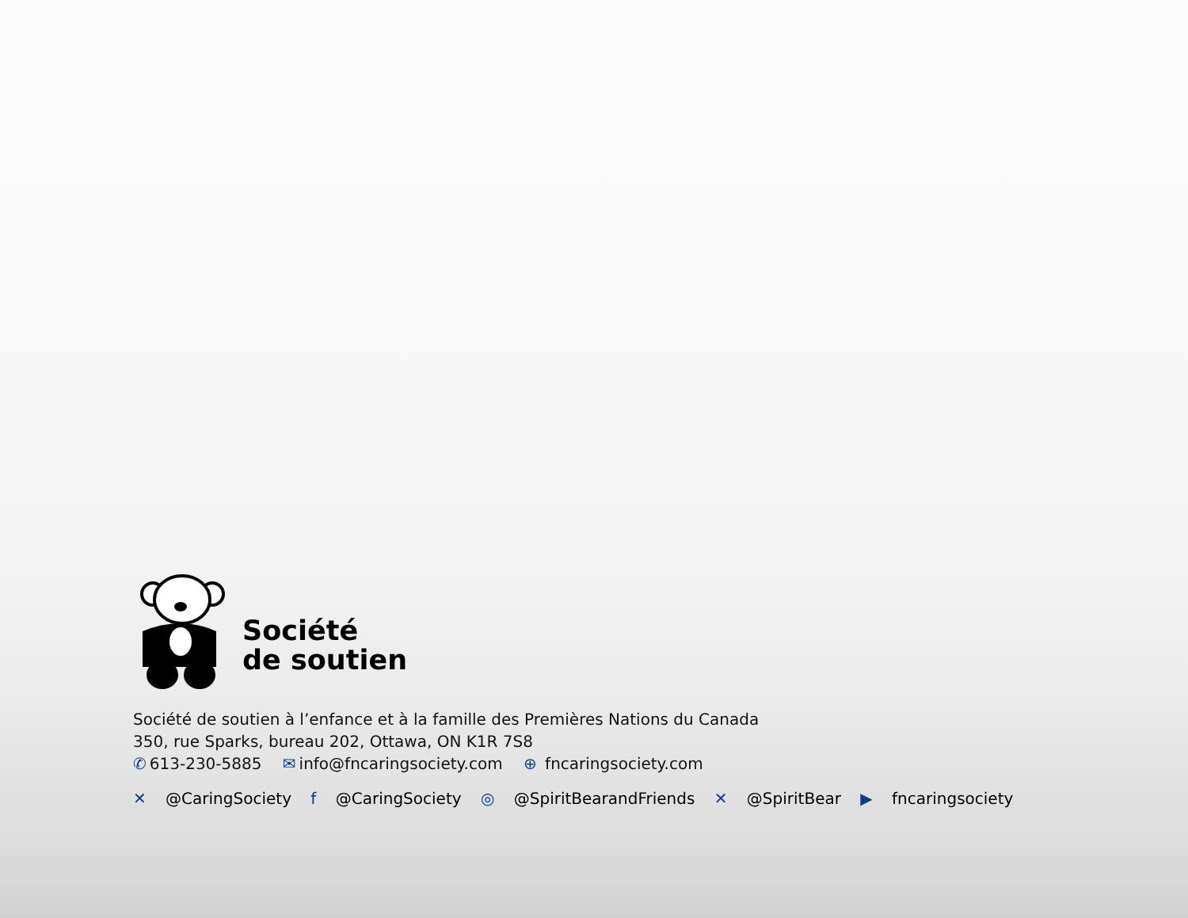Société
de soutien
Société de soutien à l’enfance et à la famille des Premières Nations du Canada
350, rue Sparks, bureau 202, Ottawa, ON K1R 7S8
✆ 613-230-5885 ✉ info@fncaringsociety.com ⊕ fncaringsociety.com
✕ @CaringSociety f @CaringSociety ◎ @SpiritBearandFriends ✕ @SpiritBear ▶ fncaringsociety